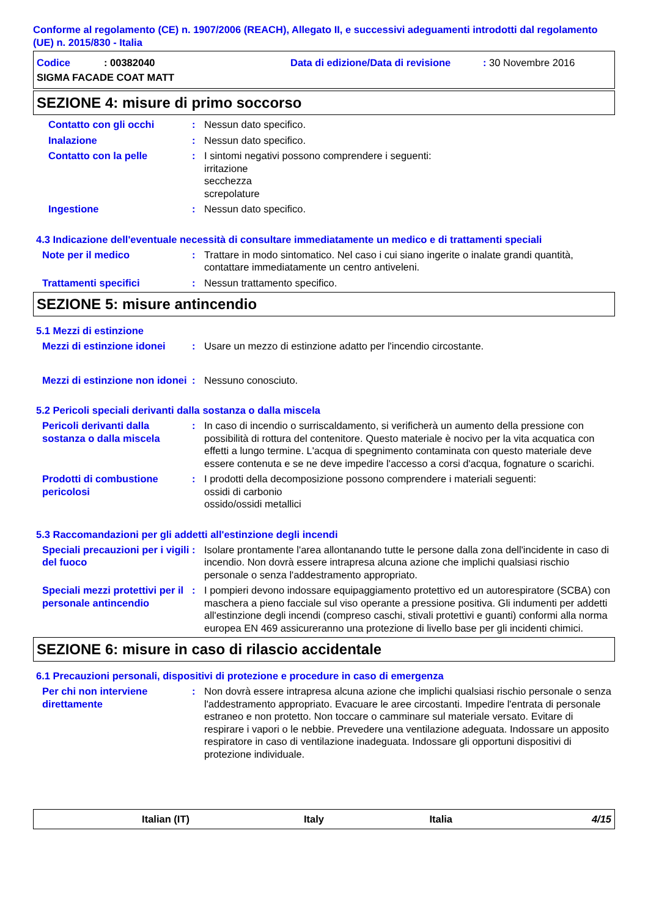Conforme al regolamento (CE) n. 1907/2006 (REACH), Allegato II, e successivi adeguamenti introdotti dal regolamento (UE) n. 2015/830 - Italia
Codice: 00382040 Data di edizione/Data di revisione: 30 Novembre 2016
SIGMA FACADE COAT MATT
SEZIONE 4: misure di primo soccorso
Contatto con gli occhi : Nessun dato specifico.
Inalazione : Nessun dato specifico.
Contatto con la pelle : I sintomi negativi possono comprendere i seguenti:
irritazione
secchezza
screpolature
Ingestione : Nessun dato specifico.
4.3 Indicazione dell'eventuale necessità di consultare immediatamente un medico e di trattamenti speciali
Note per il medico : Trattare in modo sintomatico. Nel caso i cui siano ingerite o inalate grandi quantità, contattare immediatamente un centro antiveleni.
Trattamenti specifici : Nessun trattamento specifico.
SEZIONE 5: misure antincendio
5.1 Mezzi di estinzione
Mezzi di estinzione idonei
: Usare un mezzo di estinzione adatto per l'incendio circostante.
Mezzi di estinzione non idonei
: Nessuno conosciuto.
5.2 Pericoli speciali derivanti dalla sostanza o dalla miscela
Pericoli derivanti dalla sostanza o dalla miscela
: In caso di incendio o surriscaldamento, si verificherà un aumento della pressione con possibilità di rottura del contenitore. Questo materiale è nocivo per la vita acquatica con effetti a lungo termine. L'acqua di spegnimento contaminata con questo materiale deve essere contenuta e se ne deve impedire l'accesso a corsi d'acqua, fognature o scarichi.
Prodotti di combustione pericolosi
: I prodotti della decomposizione possono comprendere i materiali seguenti:
ossidi di carbonio
ossido/ossidi metallici
5.3 Raccomandazioni per gli addetti all'estinzione degli incendi
Speciali precauzioni per i vigili del fuoco
: Isolare prontamente l'area allontanando tutte le persone dalla zona dell'incidente in caso di incendio. Non dovrà essere intrapresa alcuna azione che implichi qualsiasi rischio personale o senza l'addestramento appropriato.
Speciali mezzi protettivi per il personale antincendio
: I pompieri devono indossare equipaggiamento protettivo ed un autorespiratore (SCBA) con maschera a pieno facciale sul viso operante a pressione positiva. Gli indumenti per addetti all'estinzione degli incendi (compreso caschi, stivali protettivi e guanti) conformi alla norma europea EN 469 assicureranno una protezione di livello base per gli incidenti chimici.
SEZIONE 6: misure in caso di rilascio accidentale
6.1 Precauzioni personali, dispositivi di protezione e procedure in caso di emergenza
Per chi non interviene direttamente
: Non dovrà essere intrapresa alcuna azione che implichi qualsiasi rischio personale o senza l'addestramento appropriato. Evacuare le aree circostanti. Impedire l'entrata di personale estraneo e non protetto. Non toccare o camminare sul materiale versato. Evitare di respirare i vapori o le nebbie. Prevedere una ventilazione adeguata. Indossare un apposito respiratore in caso di ventilazione inadeguata. Indossare gli opportuni dispositivi di protezione individuale.
Italian (IT) Italy Italia 4/15